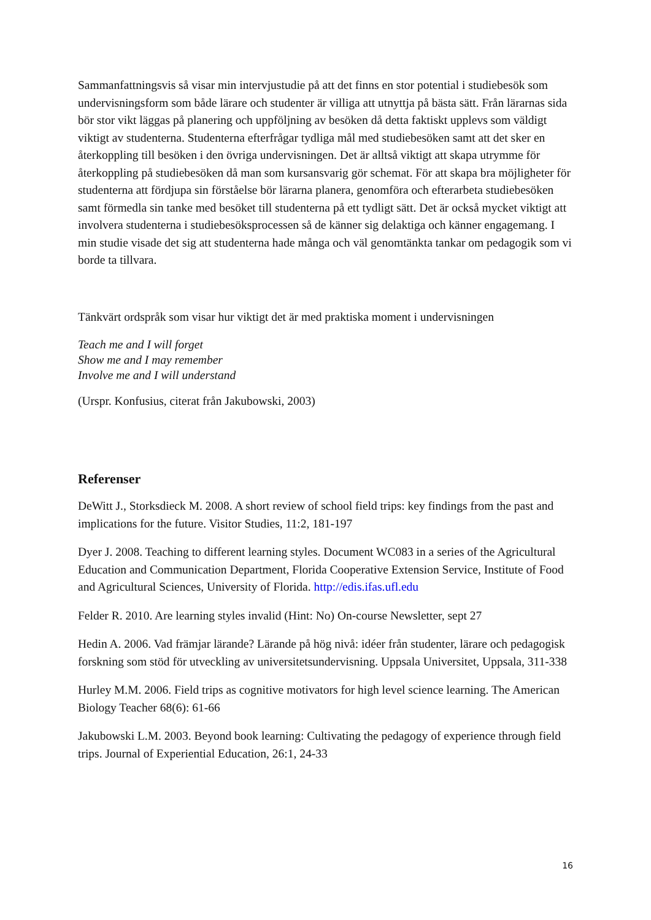Sammanfattningsvis så visar min intervjustudie på att det finns en stor potential i studiebesök som undervisningsform som både lärare och studenter är villiga att utnyttja på bästa sätt. Från lärarnas sida bör stor vikt läggas på planering och uppföljning av besöken då detta faktiskt upplevs som väldigt viktigt av studenterna. Studenterna efterfrågar tydliga mål med studiebesöken samt att det sker en återkoppling till besöken i den övriga undervisningen. Det är alltså viktigt att skapa utrymme för återkoppling på studiebesöken då man som kursansvarig gör schemat. För att skapa bra möjligheter för studenterna att fördjupa sin förståelse bör lärarna planera, genomföra och efterarbeta studiebesöken samt förmedla sin tanke med besöket till studenterna på ett tydligt sätt. Det är också mycket viktigt att involvera studenterna i studiebesöksprocessen så de känner sig delaktiga och känner engagemang. I min studie visade det sig att studenterna hade många och väl genomtänkta tankar om pedagogik som vi borde ta tillvara.
Tänkvärt ordspråk som visar hur viktigt det är med praktiska moment i undervisningen
Teach me and I will forget
Show me and I may remember
Involve me and I will understand
(Urspr. Konfusius, citerat från Jakubowski, 2003)
Referenser
DeWitt J., Storksdieck M. 2008. A short review of school field trips: key findings from the past and implications for the future. Visitor Studies, 11:2, 181-197
Dyer J. 2008. Teaching to different learning styles. Document WC083 in a series of the Agricultural Education and Communication Department, Florida Cooperative Extension Service, Institute of Food and Agricultural Sciences, University of Florida. http://edis.ifas.ufl.edu
Felder R. 2010. Are learning styles invalid (Hint: No) On-course Newsletter, sept 27
Hedin A. 2006. Vad främjar lärande? Lärande på hög nivå: idéer från studenter, lärare och pedagogisk forskning som stöd för utveckling av universitetsundervisning. Uppsala Universitet, Uppsala, 311-338
Hurley M.M. 2006. Field trips as cognitive motivators for high level science learning. The American Biology Teacher 68(6): 61-66
Jakubowski L.M. 2003. Beyond book learning: Cultivating the pedagogy of experience through field trips. Journal of Experiential Education, 26:1, 24-33
16